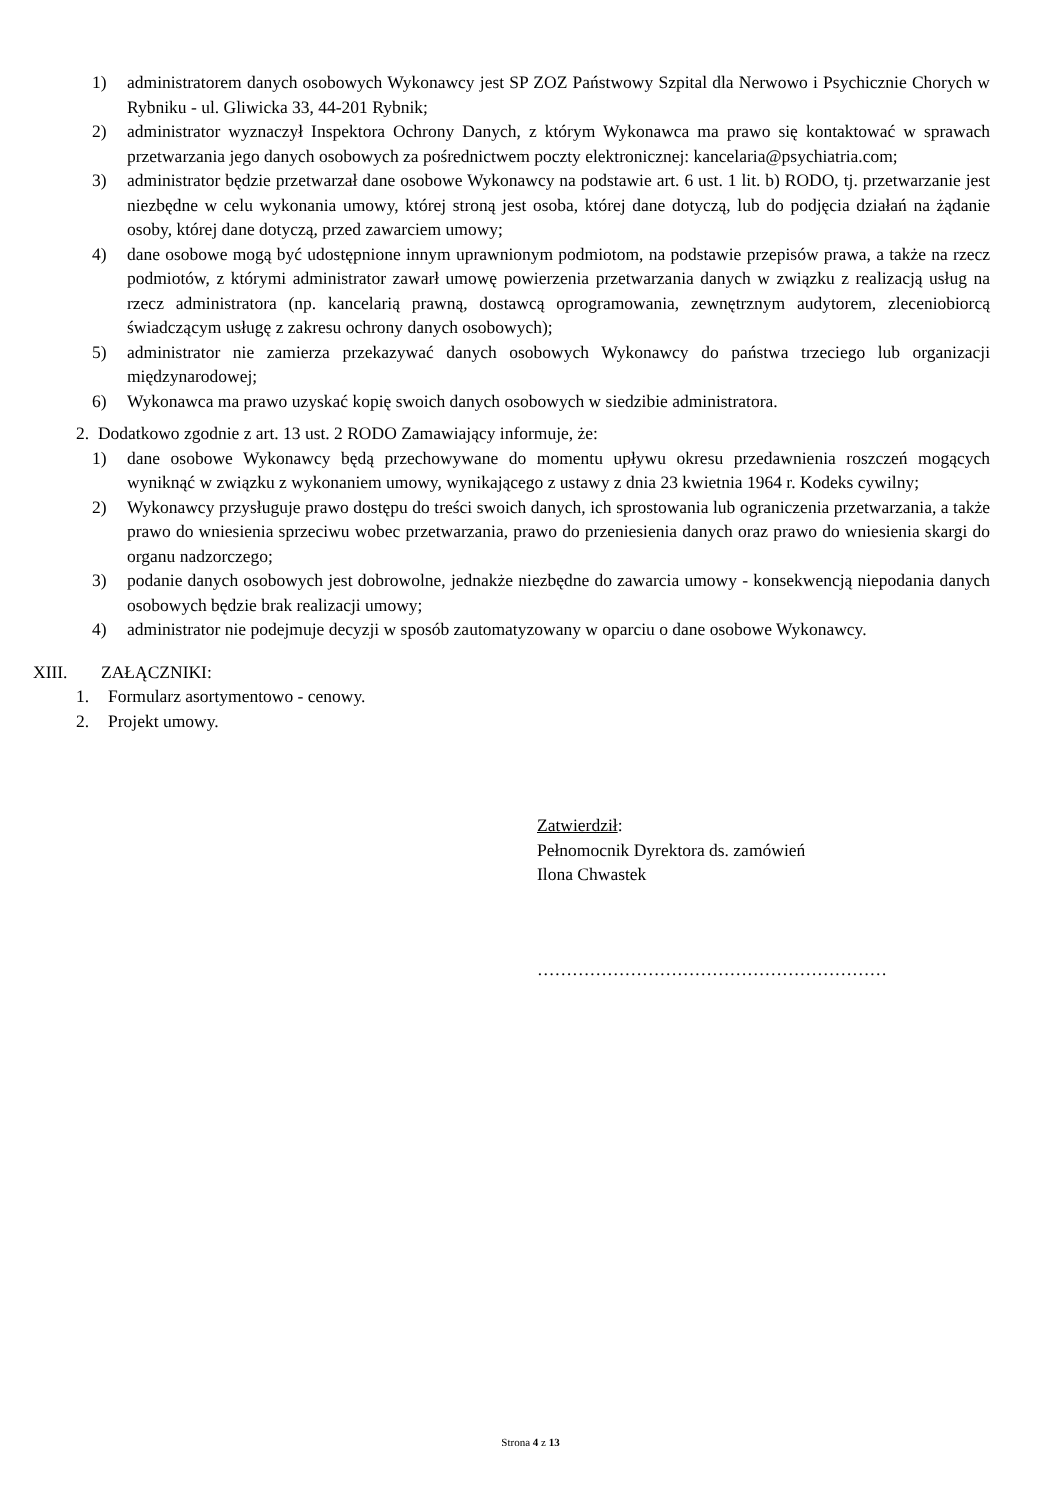1) administratorem danych osobowych Wykonawcy jest SP ZOZ Państwowy Szpital dla Nerwowo i Psychicznie Chorych w Rybniku - ul. Gliwicka 33, 44-201 Rybnik;
2) administrator wyznaczył Inspektora Ochrony Danych, z którym Wykonawca ma prawo się kontaktować w sprawach przetwarzania jego danych osobowych za pośrednictwem poczty elektronicznej: kancelaria@psychiatria.com;
3) administrator będzie przetwarzał dane osobowe Wykonawcy na podstawie art. 6 ust. 1 lit. b) RODO, tj. przetwarzanie jest niezbędne w celu wykonania umowy, której stroną jest osoba, której dane dotyczą, lub do podjęcia działań na żądanie osoby, której dane dotyczą, przed zawarciem umowy;
4) dane osobowe mogą być udostępnione innym uprawnionym podmiotom, na podstawie przepisów prawa, a także na rzecz podmiotów, z którymi administrator zawarł umowę powierzenia przetwarzania danych w związku z realizacją usług na rzecz administratora (np. kancelarią prawną, dostawcą oprogramowania, zewnętrznym audytorem, zleceniobiorcą świadczącym usługę z zakresu ochrony danych osobowych);
5) administrator nie zamierza przekazywać danych osobowych Wykonawcy do państwa trzeciego lub organizacji międzynarodowej;
6) Wykonawca ma prawo uzyskać kopię swoich danych osobowych w siedzibie administratora.
2. Dodatkowo zgodnie z art. 13 ust. 2 RODO Zamawiający informuje, że:
1) dane osobowe Wykonawcy będą przechowywane do momentu upływu okresu przedawnienia roszczeń mogących wyniknąć w związku z wykonaniem umowy, wynikającego z ustawy z dnia 23 kwietnia 1964 r. Kodeks cywilny;
2) Wykonawcy przysługuje prawo dostępu do treści swoich danych, ich sprostowania lub ograniczenia przetwarzania, a także prawo do wniesienia sprzeciwu wobec przetwarzania, prawo do przeniesienia danych oraz prawo do wniesienia skargi do organu nadzorczego;
3) podanie danych osobowych jest dobrowolne, jednakże niezbędne do zawarcia umowy - konsekwencją niepodania danych osobowych będzie brak realizacji umowy;
4) administrator nie podejmuje decyzji w sposób zautomatyzowany w oparciu o dane osobowe Wykonawcy.
XIII. ZAŁĄCZNIKI:
1. Formularz asortymentowo - cenowy.
2. Projekt umowy.
Zatwierdził:
Pełnomocnik Dyrektora ds. zamówień
Ilona Chwastek
……………………………………………………
Strona 4 z 13